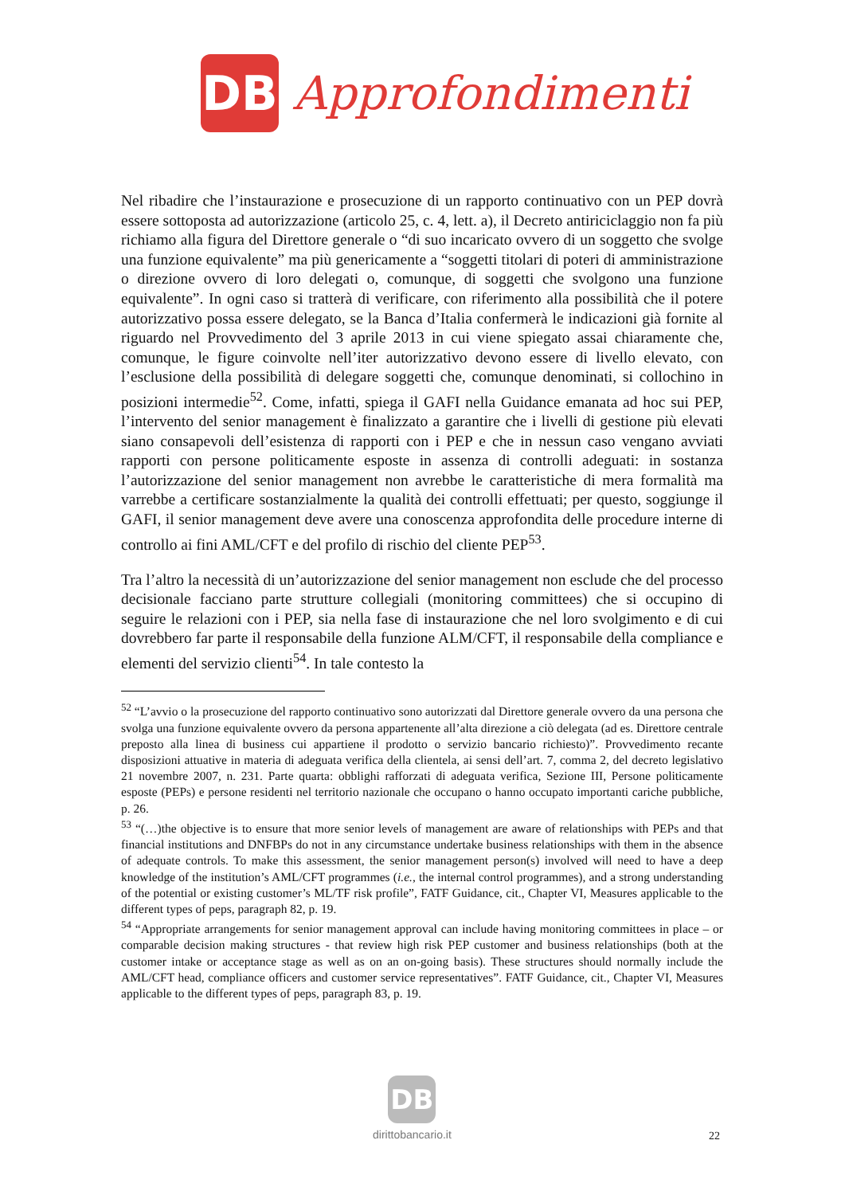DB
Approfondimenti
Nel ribadire che l’instaurazione e prosecuzione di un rapporto continuativo con un PEP dovrà essere sottoposta ad autorizzazione (articolo 25, c. 4, lett. a), il Decreto antiriciclaggio non fa più richiamo alla figura del Direttore generale o “di suo incaricato ovvero di un soggetto che svolge una funzione equivalente” ma più genericamente a “soggetti titolari di poteri di amministrazione o direzione ovvero di loro delegati o, comunque, di soggetti che svolgono una funzione equivalente”. In ogni caso si tratterà di verificare, con riferimento alla possibilità che il potere autorizzativo possa essere delegato, se la Banca d’Italia confermerà le indicazioni già fornite al riguardo nel Provvedimento del 3 aprile 2013 in cui viene spiegato assai chiaramente che, comunque, le figure coinvolte nell’iter autorizzativo devono essere di livello elevato, con l’esclusione della possibilità di delegare soggetti che, comunque denominati, si collochino in posizioni intermedie<sup>52</sup>. Come, infatti, spiega il GAFI nella Guidance emanata ad hoc sui PEP, l’intervento del senior management è finalizzato a garantire che i livelli di gestione più elevati siano consapevoli dell’esistenza di rapporti con i PEP e che in nessun caso vengano avviati rapporti con persone politicamente esposte in assenza di controlli adeguati: in sostanza l’autorizzazione del senior management non avrebbe le caratteristiche di mera formalità ma varrebbe a certificare sostanzialmente la qualità dei controlli effettuati; per questo, soggiunge il GAFI, il senior management deve avere una conoscenza approfondita delle procedure interne di controllo ai fini AML/CFT e del profilo di rischio del cliente PEP<sup>53</sup>.
Tra l’altro la necessità di un’autorizzazione del senior management non esclude che del processo decisionale facciano parte strutture collegiali (monitoring committees) che si occupino di seguire le relazioni con i PEP, sia nella fase di instaurazione che nel loro svolgimento e di cui dovrebbero far parte il responsabile della funzione ALM/CFT, il responsabile della compliance e elementi del servizio clienti<sup>54</sup>. In tale contesto la
<sup>52</sup> “L’avvio o la prosecuzione del rapporto continuativo sono autorizzati dal Direttore generale ovvero da una persona che svolga una funzione equivalente ovvero da persona appartenente all’alta direzione a ciò delegata (ad es. Direttore centrale preposto alla linea di business cui appartiene il prodotto o servizio bancario richiesto)”. Provvedimento recante disposizioni attuative in materia di adeguata verifica della clientela, ai sensi dell’art. 7, comma 2, del decreto legislativo 21 novembre 2007, n. 231. Parte quarta: obblighi rafforzati di adeguata verifica, Sezione III, Persone politicamente esposte (PEPs) e persone residenti nel territorio nazionale che occupano o hanno occupato importanti cariche pubbliche, p. 26.
<sup>53</sup> “(…)the objective is to ensure that more senior levels of management are aware of relationships with PEPs and that financial institutions and DNFBPs do not in any circumstance undertake business relationships with them in the absence of adequate controls. To make this assessment, the senior management person(s) involved will need to have a deep knowledge of the institution’s AML/CFT programmes (i.e., the internal control programmes), and a strong understanding of the potential or existing customer’s ML/TF risk profile”, FATF Guidance, cit., Chapter VI, Measures applicable to the different types of peps, paragraph 82, p. 19.
<sup>54</sup> “Appropriate arrangements for senior management approval can include having monitoring committees in place – or comparable decision making structures - that review high risk PEP customer and business relationships (both at the customer intake or acceptance stage as well as on an on-going basis). These structures should normally include the AML/CFT head, compliance officers and customer service representatives”. FATF Guidance, cit., Chapter VI, Measures applicable to the different types of peps, paragraph 83, p. 19.
DB
dirittobancario.it
22